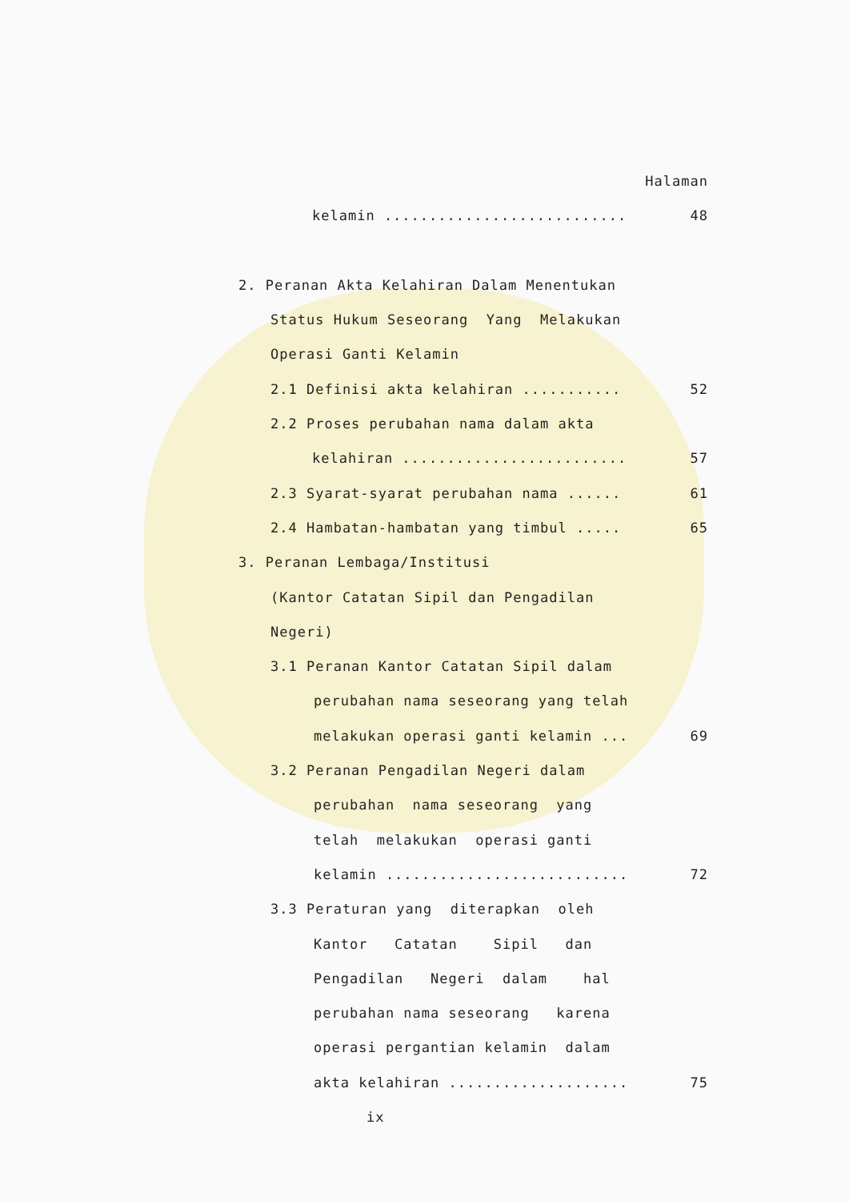Halaman
kelamin ........................... 48
2. Peranan Akta Kelahiran Dalam Menentukan
Status Hukum Seseorang Yang Melakukan
Operasi Ganti Kelamin
2.1 Definisi akta kelahiran ........... 52
2.2 Proses perubahan nama dalam akta
kelahiran ......................... 57
2.3 Syarat-syarat perubahan nama ...... 61
2.4 Hambatan-hambatan yang timbul ..... 65
3. Peranan Lembaga/Institusi
(Kantor Catatan Sipil dan Pengadilan
Negeri)
3.1 Peranan Kantor Catatan Sipil dalam
perubahan nama seseorang yang telah
melakukan operasi ganti kelamin ... 69
3.2 Peranan Pengadilan Negeri dalam
perubahan nama seseorang yang
telah melakukan operasi ganti
kelamin ........................... 72
3.3 Peraturan yang diterapkan oleh
Kantor Catatan Sipil dan
Pengadilan Negeri dalam hal
perubahan nama seseorang karena
operasi pergantian kelamin dalam
akta kelahiran .................... 75
ix